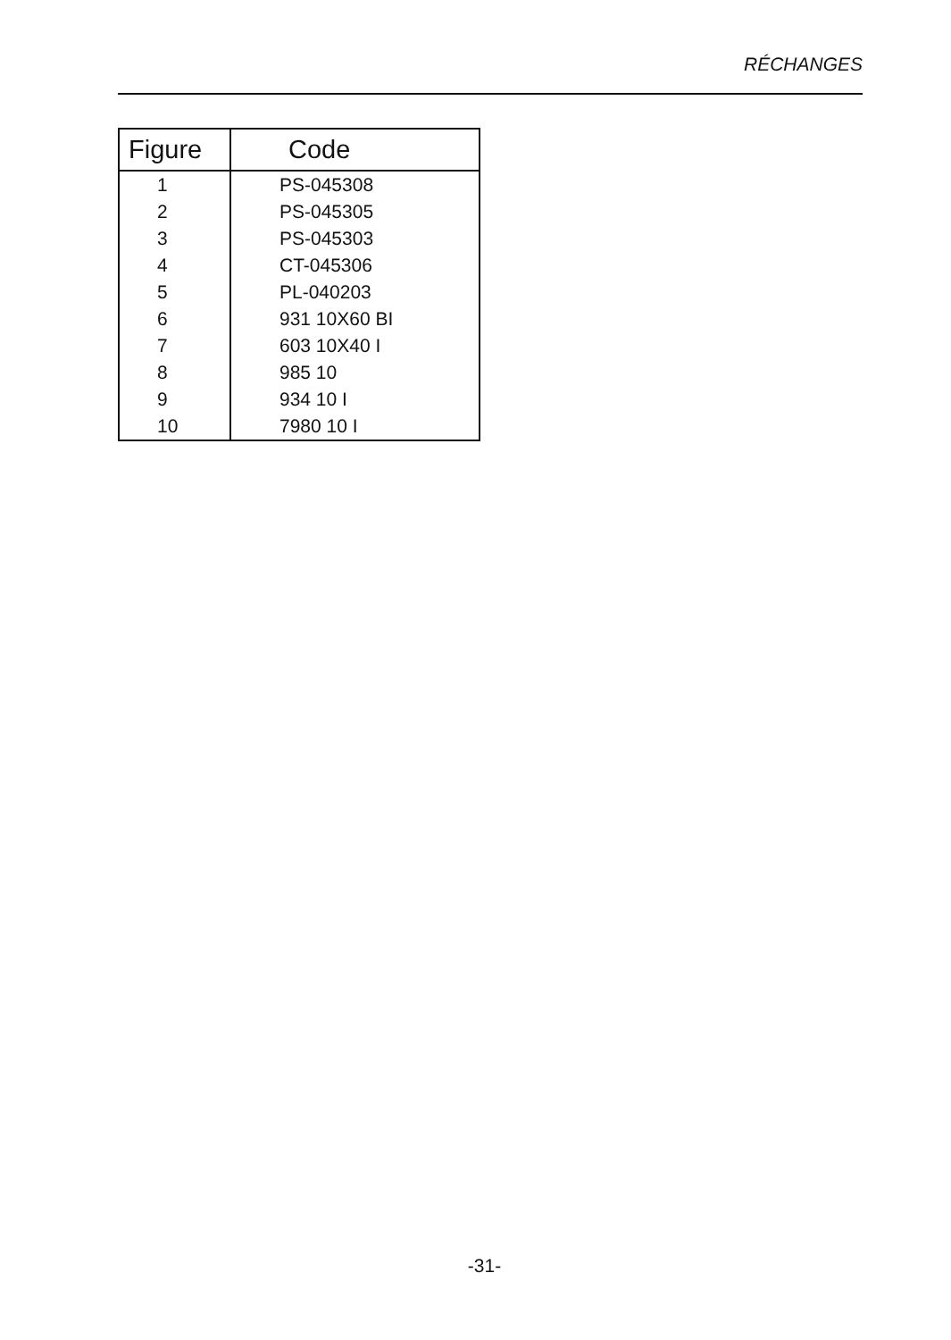RÉCHANGES
| Figure | Code |
| --- | --- |
| 1 | PS-045308 |
| 2 | PS-045305 |
| 3 | PS-045303 |
| 4 | CT-045306 |
| 5 | PL-040203 |
| 6 | 931 10X60 BI |
| 7 | 603 10X40 I |
| 8 | 985 10 |
| 9 | 934 10 I |
| 10 | 7980 10 I |
-31-